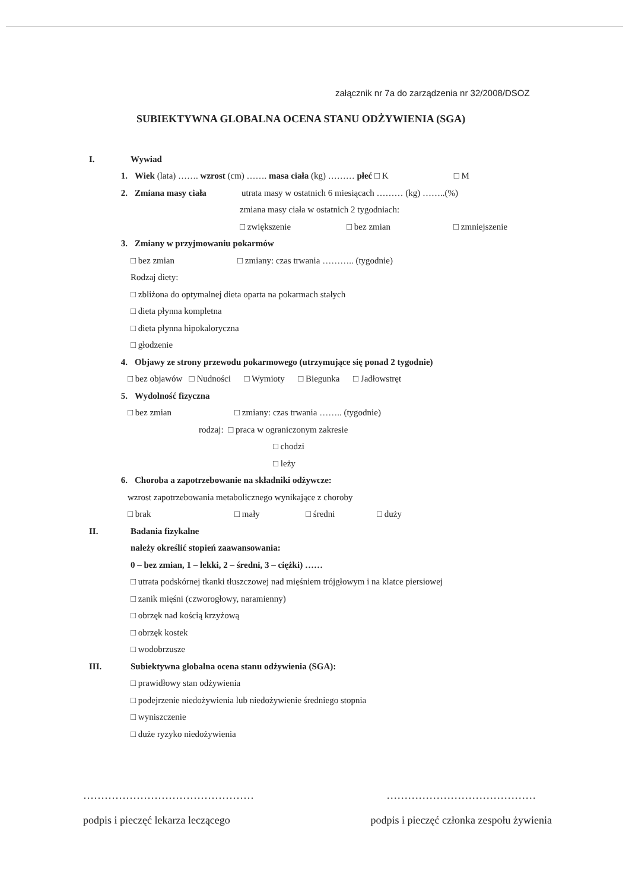załącznik nr 7a do zarządzenia nr 32/2008/DSOZ
SUBIEKTYWNA GLOBALNA OCENA STANU ODŻYWIENIA (SGA)
I. Wywiad
1. Wiek (lata) ……. wzrost (cm) ……. masa ciała (kg) ……… płeć □ K □ M
2. Zmiana masy ciała utrata masy w ostatnich 6 miesiącach ……… (kg) ……..(%)
zmiana masy ciała w ostatnich 2 tygodniach:
□ zwiększenie □ bez zmian □ zmniejszenie
3. Zmiany w przyjmowaniu pokarmów
□ bez zmian □ zmiany: czas trwania ……….. (tygodnie)
Rodzaj diety:
□ zbliżona do optymalnej dieta oparta na pokarmach stałych
□ dieta płynna kompletna
□ dieta płynna hipokaloryczna
□ głodzenie
4. Objawy ze strony przewodu pokarmowego (utrzymujące się ponad 2 tygodnie)
□ bez objawów □ Nudności □ Wymioty □ Biegunka □ Jadłowstręt
5. Wydolność fizyczna
□ bez zmian □ zmiany: czas trwania …….. (tygodnie)
rodzaj: □ praca w ograniczonym zakresie
□ chodzi
□ leży
6. Choroba a zapotrzebowanie na składniki odżywcze:
wzrost zapotrzebowania metabolicznego wynikające z choroby
□ brak □ mały □ średni □ duży
II. Badania fizykalne
należy określić stopień zaawansowania:
0 – bez zmian, 1 – lekki, 2 – średni, 3 – ciężki) ……
□ utrata podskórnej tkanki tłuszczowej nad mięśniem trójgłowym i na klatce piersiowej
□ zanik mięśni (czworogłowy, naramienny)
□ obrzęk nad kością krzyżową
□ obrzęk kostek
□ wodobrzusze
III. Subiektywna globalna ocena stanu odżywienia (SGA):
□ prawidłowy stan odżywienia
□ podejrzenie niedożywienia lub niedożywienie średniego stopnia
□ wyniszczenie
□ duże ryzyko niedożywienia
…………………………………………
podpis i pieczęć lekarza leczącego
……………………………………
podpis i pieczęć członka zespołu żywienia